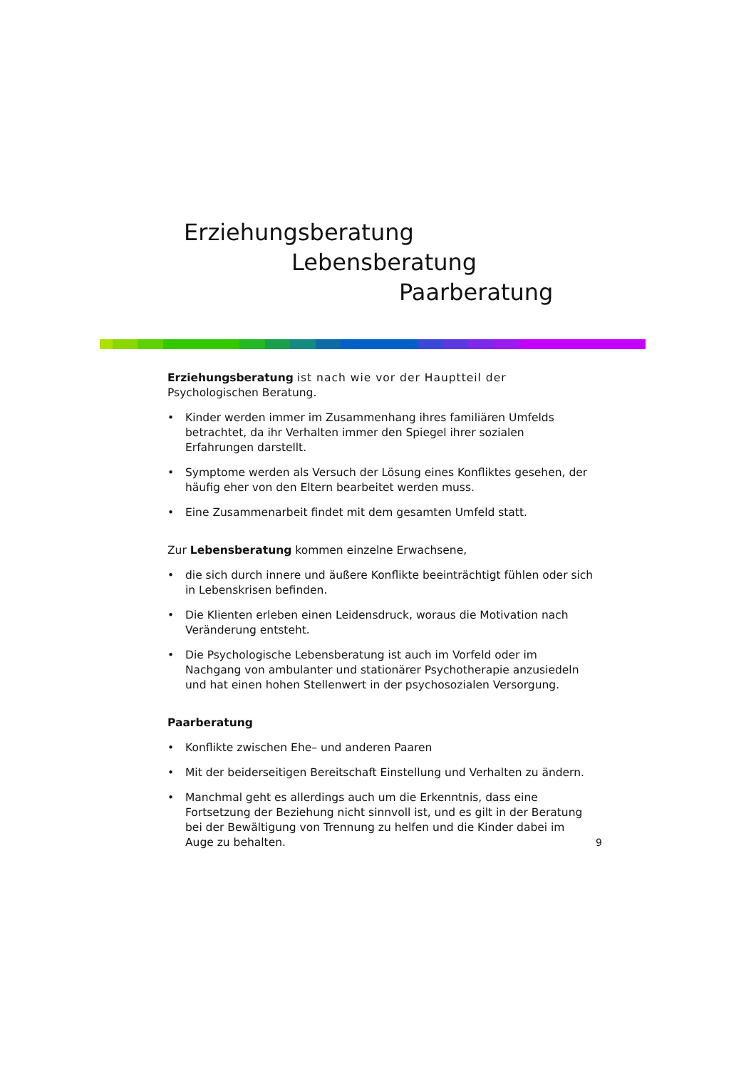Erziehungsberatung
Lebensberatung
Paarberatung
Erziehungsberatung ist nach wie vor der Hauptteil der
Psychologischen Beratung.
• Kinder werden immer im Zusammenhang ihres familiären Umfelds betrachtet, da ihr Verhalten immer den Spiegel ihrer sozialen Erfahrungen darstellt.
• Symptome werden als Versuch der Lösung eines Konfliktes gesehen, der häufig eher von den Eltern bearbeitet werden muss.
• Eine Zusammenarbeit findet mit dem gesamten Umfeld statt.
Zur Lebensberatung kommen einzelne Erwachsene,
• die sich durch innere und äußere Konflikte beeinträchtigt fühlen oder sich in Lebenskrisen befinden.
• Die Klienten erleben einen Leidensdruck, woraus die Motivation nach Veränderung entsteht.
• Die Psychologische Lebensberatung ist auch im Vorfeld oder im Nachgang von ambulanter und stationärer Psychotherapie anzusiedeln und hat einen hohen Stellenwert in der psychosozialen Versorgung.
Paarberatung
• Konflikte zwischen Ehe– und anderen Paaren
• Mit der beiderseitigen Bereitschaft Einstellung und Verhalten zu ändern.
• Manchmal geht es allerdings auch um die Erkenntnis, dass eine Fortsetzung der Beziehung nicht sinnvoll ist, und es gilt in der Beratung bei der Bewältigung von Trennung zu helfen und die Kinder dabei im Auge zu behalten.
9